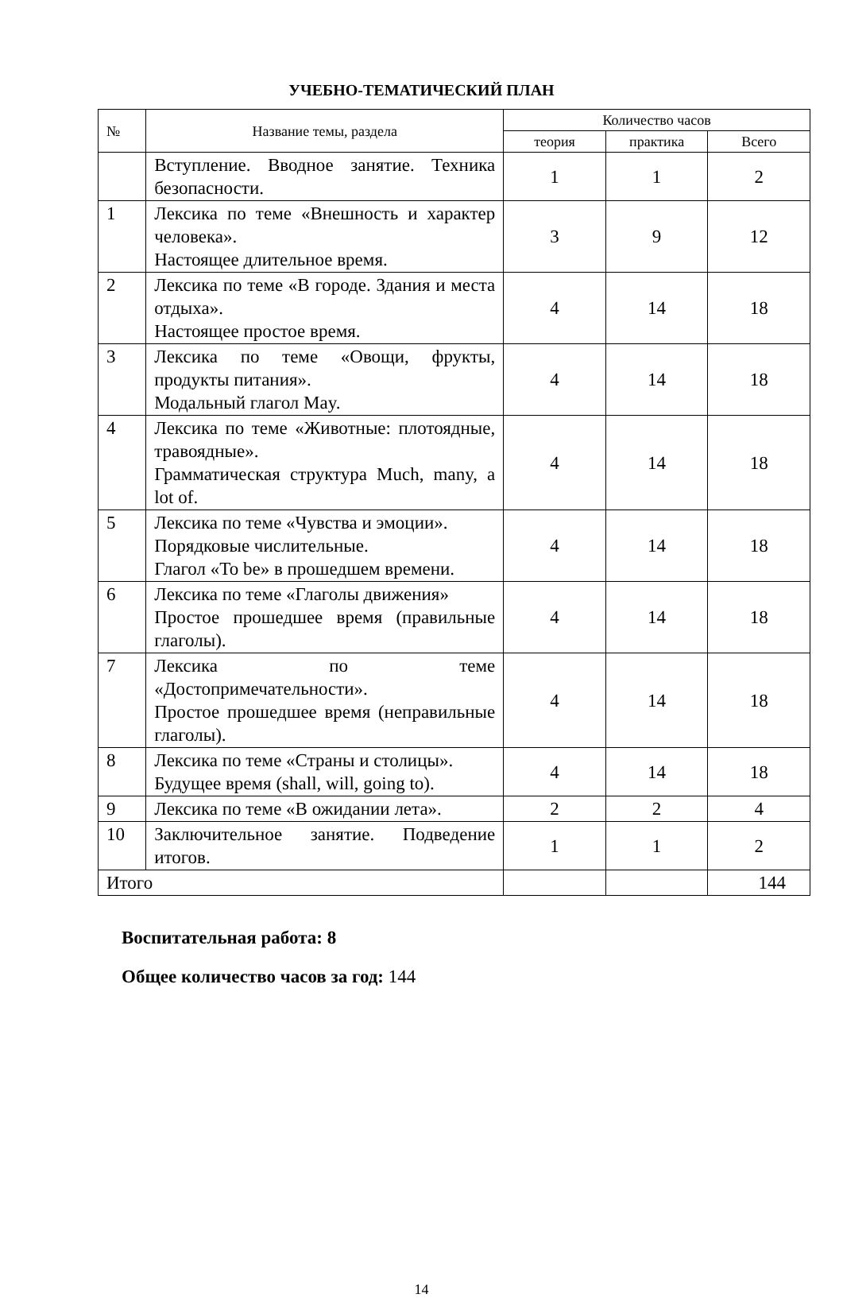УЧЕБНО-ТЕМАТИЧЕСКИЙ ПЛАН
| № | Название темы, раздела | Количество часов | | |
| --- | --- | --- | --- | --- |
| | | теория | практика | Всего |
| | Вступление. Вводное занятие. Техника безопасности. | 1 | 1 | 2 |
| 1 | Лексика по теме «Внешность и характер человека». Настоящее длительное время. | 3 | 9 | 12 |
| 2 | Лексика по теме «В городе. Здания и места отдыха». Настоящее простое время. | 4 | 14 | 18 |
| 3 | Лексика по теме «Овощи, фрукты, продукты питания». Модальный глагол May. | 4 | 14 | 18 |
| 4 | Лексика по теме «Животные: плотоядные, травоядные». Грамматическая структура Much, many, a lot of. | 4 | 14 | 18 |
| 5 | Лексика по теме «Чувства и эмоции». Порядковые числительные. Глагол «To be» в прошедшем времени. | 4 | 14 | 18 |
| 6 | Лексика по теме «Глаголы движения» Простое прошедшее время (правильные глаголы). | 4 | 14 | 18 |
| 7 | Лексика по теме «Достопримечательности». Простое прошедшее время (неправильные глаголы). | 4 | 14 | 18 |
| 8 | Лексика по теме «Страны и столицы». Будущее время (shall, will, going to). | 4 | 14 | 18 |
| 9 | Лексика по теме «В ожидании лета». | 2 | 2 | 4 |
| 10 | Заключительное занятие. Подведение итогов. | 1 | 1 | 2 |
| Итого | | | | 144 |
Воспитательная работа: 8
Общее количество часов за год: 144
14